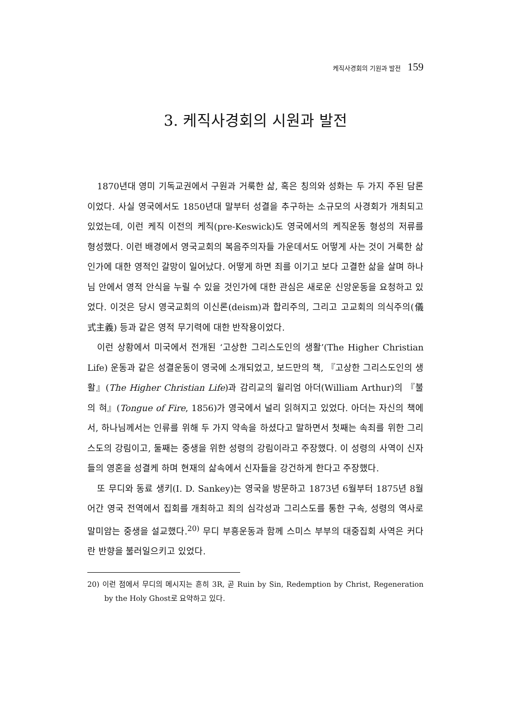케직사경회의 기원과 발전 159
3. 케직사경회의 시원과 발전
1870년대 영미 기독교권에서 구원과 거룩한 삶, 혹은 칭의와 성화는 두 가지 주된 담론이었다. 사실 영국에서도 1850년대 말부터 성결을 추구하는 소규모의 사경회가 개최되고 있었는데, 이런 케직 이전의 케직(pre-Keswick)도 영국에서의 케직운동 형성의 저류를 형성했다. 이런 배경에서 영국교회의 복음주의자들 가운데서도 어떻게 사는 것이 거룩한 삶인가에 대한 영적인 갈망이 일어났다. 어떻게 하면 죄를 이기고 보다 고결한 삶을 살며 하나님 안에서 영적 안식을 누릴 수 있을 것인가에 대한 관심은 새로운 신앙운동을 요청하고 있었다. 이것은 당시 영국교회의 이신론(deism)과 합리주의, 그리고 고교회의 의식주의(儀式主義) 등과 같은 영적 무기력에 대한 반작용이었다.
이런 상황에서 미국에서 전개된 ‘고상한 그리스도인의 생활’(The Higher Christian Life) 운동과 같은 성결운동이 영국에 소개되었고, 보드만의 책, 『고상한 그리스도인의 생활』(The Higher Christian Life)과 감리교의 윌리엄 아더(William Arthur)의 『불의 혀』(Tongue of Fire, 1856)가 영국에서 널리 읽혀지고 있었다. 아더는 자신의 책에서, 하나님께서는 인류를 위해 두 가지 약속을 하셨다고 말하면서 첫째는 속죄를 위한 그리스도의 강림이고, 둘째는 중생을 위한 성령의 강림이라고 주장했다. 이 성령의 사역이 신자들의 영혼을 성결케 하며 현재의 삶속에서 신자들을 강건하게 한다고 주장했다.
또 무디와 동료 생키(I. D. Sankey)는 영국을 방문하고 1873년 6월부터 1875년 8월 어간 영국 전역에서 집회를 개최하고 죄의 심각성과 그리스도를 통한 구속, 성령의 역사로 말미암는 중생을 설교했다.<sup>20)</sup> 무디 부흥운동과 함께 스미스 부부의 대중집회 사역은 커다란 반향을 불러일으키고 있었다.
20) 이런 점에서 무디의 메시지는 흔히 3R, 곧 Ruin by Sin, Redemption by Christ, Regeneration by the Holy Ghost로 요약하고 있다.